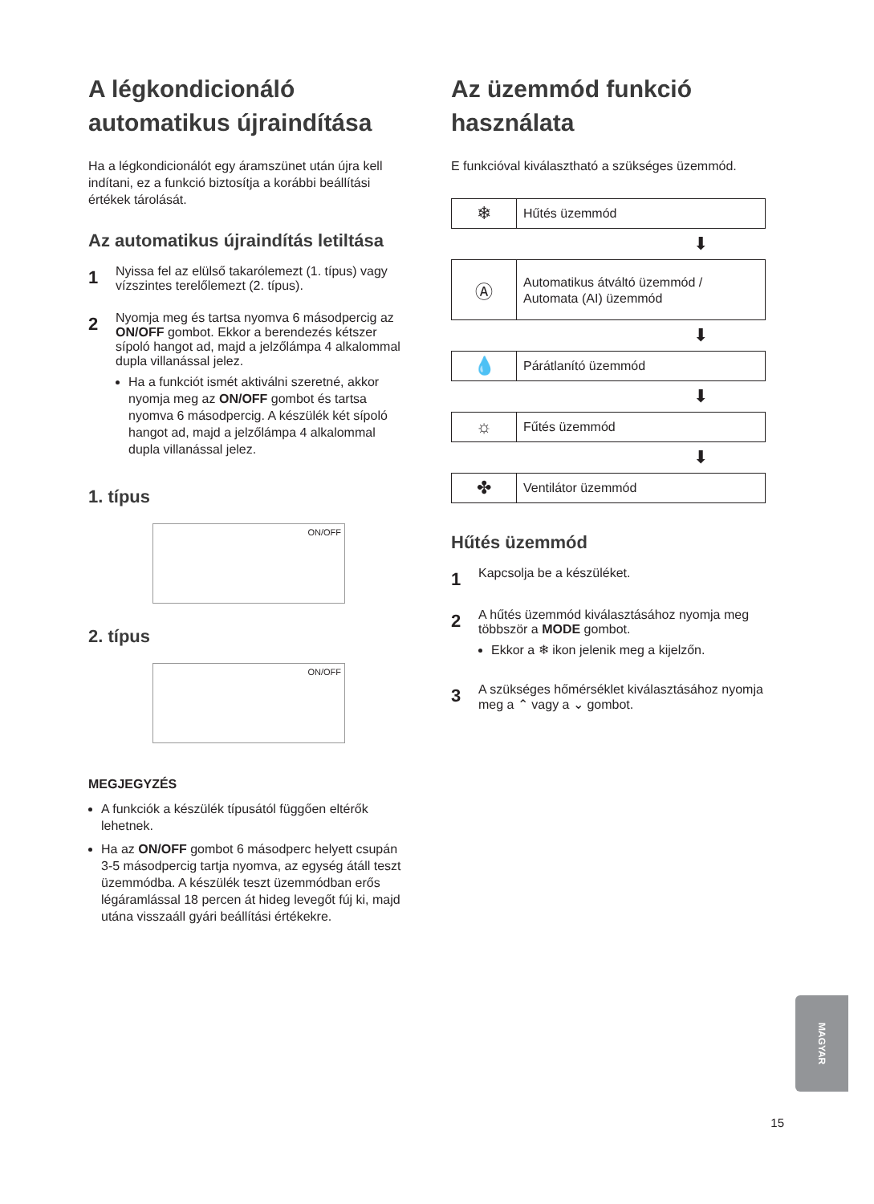A légkondicionáló automatikus újraindítása
Ha a légkondicionálót egy áramszünet után újra kell indítani, ez a funkció biztosítja a korábbi beállítási értékek tárolását.
Az automatikus újraindítás letiltása
1
Nyissa fel az elülső takarólemezt (1. típus) vagy vízszintes terelőlemezt (2. típus).
2
Nyomja meg és tartsa nyomva 6 másodpercig az ON/OFF gombot. Ekkor a berendezés kétszer sípoló hangot ad, majd a jelzőlámpa 4 alkalommal dupla villanással jelez.
Ha a funkciót ismét aktiválni szeretné, akkor nyomja meg az ON/OFF gombot és tartsa nyomva 6 másodpercig. A készülék két sípoló hangot ad, majd a jelzőlámpa 4 alkalommal dupla villanással jelez.
1. típus
ON/OFF
2. típus
ON/OFF
MEGJEGYZÉS
A funkciók a készülék típusától függően eltérők lehetnek.
Ha az ON/OFF gombot 6 másodperc helyett csupán 3-5 másodpercig tartja nyomva, az egység átáll teszt üzemmódba. A készülék teszt üzemmódban erős légáramlással 18 percen át hideg levegőt fúj ki, majd utána visszaáll gyári beállítási értékekre.
Az üzemmód funkció használata
E funkcióval kiválasztható a szükséges üzemmód.
❄
Hűtés üzemmód
⬇
Ⓐ
Automatikus átváltó üzemmód /
Automata (AI) üzemmód
⬇
💧
Párátlanító üzemmód
⬇
☼
Fűtés üzemmód
⬇
✤
Ventilátor üzemmód
Hűtés üzemmód
1
Kapcsolja be a készüléket.
2
A hűtés üzemmód kiválasztásához nyomja meg többször a MODE gombot.
Ekkor a ❄ ikon jelenik meg a kijelzőn.
3
A szükséges hőmérséklet kiválasztásához nyomja meg a ⌃ vagy a ⌄ gombot.
MAGYAR
15